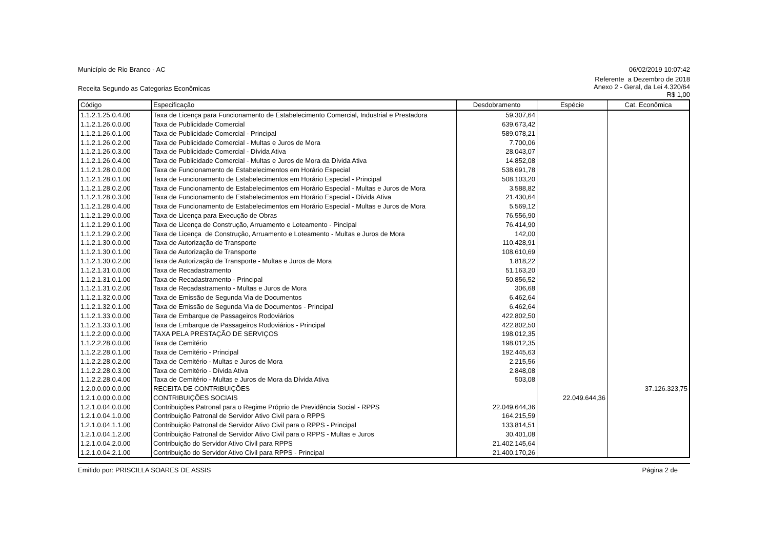Município de Rio Branco - AC 06/02/2019 10:07:42
Receita Segundo as Categorias Econômicas
Referente a Dezembro de 2018
Anexo 2 - Geral, da Lei 4.320/64
R$ 1,00
| Código | Especificação | Desdobramento | Espécie | Cat. Econômica |
| --- | --- | --- | --- | --- |
| 1.1.2.1.25.0.4.00 | Taxa de Licença para Funcionamento de Estabelecimento Comercial, Industrial e Prestadora | 59.307,64 | | |
| 1.1.2.1.26.0.0.00 | Taxa de Publicidade Comercial | 639.673,42 | | |
| 1.1.2.1.26.0.1.00 | Taxa de Publicidade Comercial - Principal | 589.078,21 | | |
| 1.1.2.1.26.0.2.00 | Taxa de Publicidade Comercial - Multas e Juros de Mora | 7.700,06 | | |
| 1.1.2.1.26.0.3.00 | Taxa de Publicidade Comercial - Dívida Ativa | 28.043,07 | | |
| 1.1.2.1.26.0.4.00 | Taxa de Publicidade Comercial - Multas e Juros de Mora da Dívida Ativa | 14.852,08 | | |
| 1.1.2.1.28.0.0.00 | Taxa de Funcionamento de Estabelecimentos em Horário Especial | 538.691,78 | | |
| 1.1.2.1.28.0.1.00 | Taxa de Funcionamento de Estabelecimentos em Horário Especial - Principal | 508.103,20 | | |
| 1.1.2.1.28.0.2.00 | Taxa de Funcionamento de Estabelecimentos em Horário Especial - Multas e Juros de Mora | 3.588,82 | | |
| 1.1.2.1.28.0.3.00 | Taxa de Funcionamento de Estabelecimentos em Horário Especial - Dívida Ativa | 21.430,64 | | |
| 1.1.2.1.28.0.4.00 | Taxa de Funcionamento de Estabelecimentos em Horário Especial - Multas e Juros de Mora | 5.569,12 | | |
| 1.1.2.1.29.0.0.00 | Taxa de Licença para Execução de Obras | 76.556,90 | | |
| 1.1.2.1.29.0.1.00 | Taxa de Licença de Construção, Arruamento e Loteamento - Pincipal | 76.414,90 | | |
| 1.1.2.1.29.0.2.00 | Taxa de Licença de Construção, Arruamento e Loteamento - Multas e Juros de Mora | 142,00 | | |
| 1.1.2.1.30.0.0.00 | Taxa de Autorização de Transporte | 110.428,91 | | |
| 1.1.2.1.30.0.1.00 | Taxa de Autorização de Transporte | 108.610,69 | | |
| 1.1.2.1.30.0.2.00 | Taxa de Autorização de Transporte - Multas e Juros de Mora | 1.818,22 | | |
| 1.1.2.1.31.0.0.00 | Taxa de Recadastramento | 51.163,20 | | |
| 1.1.2.1.31.0.1.00 | Taxa de Recadastramento - Principal | 50.856,52 | | |
| 1.1.2.1.31.0.2.00 | Taxa de Recadastramento - Multas e Juros de Mora | 306,68 | | |
| 1.1.2.1.32.0.0.00 | Taxa de Emissão de Segunda Via de Documentos | 6.462,64 | | |
| 1.1.2.1.32.0.1.00 | Taxa de Emissão de Segunda Via de Documentos - Principal | 6.462,64 | | |
| 1.1.2.1.33.0.0.00 | Taxa de Embarque de Passageiros Rodoviários | 422.802,50 | | |
| 1.1.2.1.33.0.1.00 | Taxa de Embarque de Passageiros Rodoviários - Principal | 422.802,50 | | |
| 1.1.2.2.00.0.0.00 | TAXA PELA PRESTAÇÃO DE SERVIÇOS | 198.012,35 | | |
| 1.1.2.2.28.0.0.00 | Taxa de Cemitério | 198.012,35 | | |
| 1.1.2.2.28.0.1.00 | Taxa de Cemitério - Principal | 192.445,63 | | |
| 1.1.2.2.28.0.2.00 | Taxa de Cemitério - Multas e Juros de Mora | 2.215,56 | | |
| 1.1.2.2.28.0.3.00 | Taxa de Cemitério - Dívida Ativa | 2.848,08 | | |
| 1.1.2.2.28.0.4.00 | Taxa de Cemitério - Multas e Juros de Mora da Dívida Ativa | 503,08 | | |
| 1.2.0.0.00.0.0.00 | RECEITA DE CONTRIBUIÇÕES | | | 37.126.323,75 |
| 1.2.1.0.00.0.0.00 | CONTRIBUIÇÕES SOCIAIS | | 22.049.644,36 | |
| 1.2.1.0.04.0.0.00 | Contribuições Patronal para o Regime Próprio de Previdência Social - RPPS | 22.049.644,36 | | |
| 1.2.1.0.04.1.0.00 | Contribuição Patronal de Servidor Ativo Civil para o RPPS | 164.215,59 | | |
| 1.2.1.0.04.1.1.00 | Contribuição Patronal de Servidor Ativo Civil para o RPPS - Principal | 133.814,51 | | |
| 1.2.1.0.04.1.2.00 | Contribuição Patronal de Servidor Ativo Civil para o RPPS - Multas e Juros | 30.401,08 | | |
| 1.2.1.0.04.2.0.00 | Contribuição do Servidor Ativo Civil para RPPS | 21.402.145,64 | | |
| 1.2.1.0.04.2.1.00 | Contribuição do Servidor Ativo Civil para RPPS - Principal | 21.400.170,26 | | |
Emitido por: PRISCILLA SOARES DE ASSIS
Página 2 de